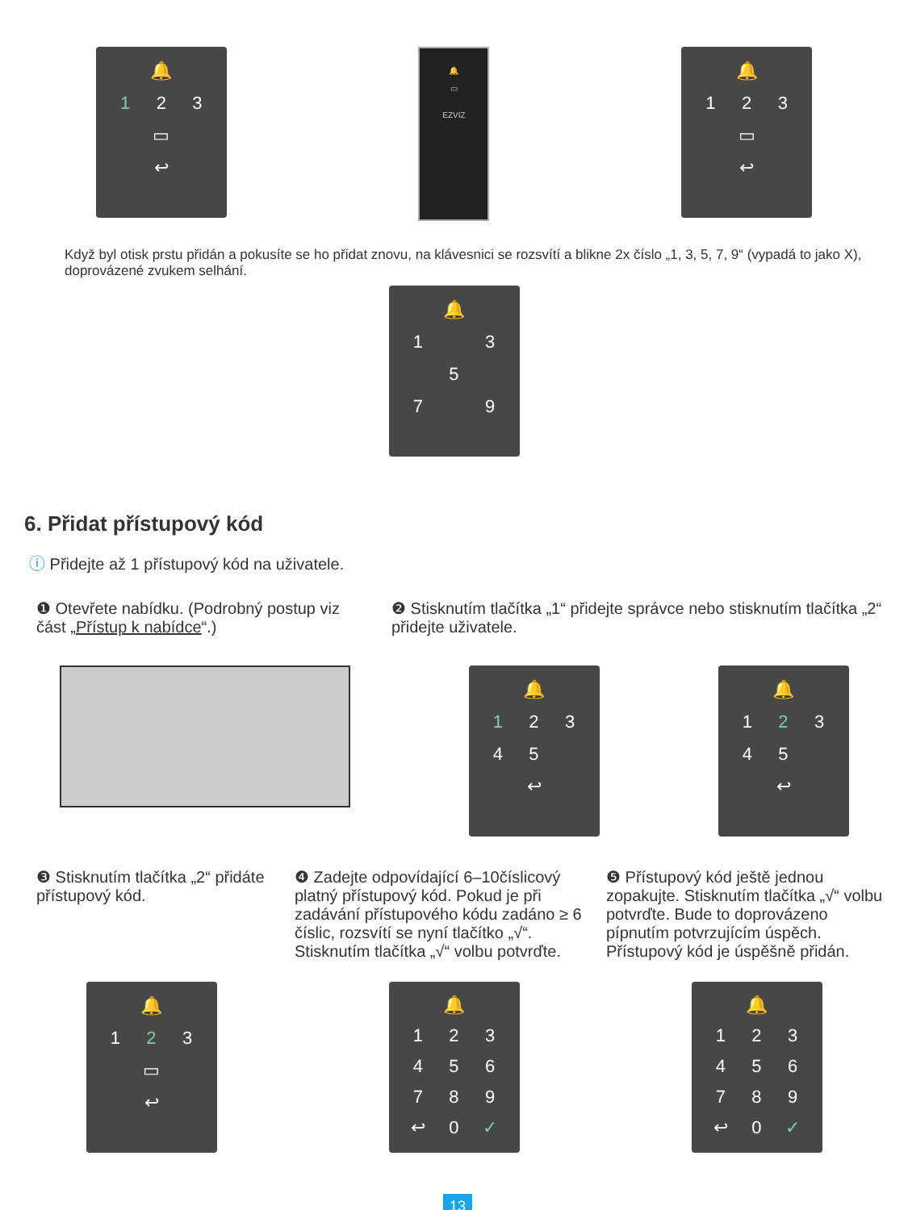🔔
1
2
3
▭
↩
🔔
▭
EZVIZ
🔔
1
2
3
▭
↩
Když byl otisk prstu přidán a pokusíte se ho přidat znovu, na klávesnici se rozsvítí a blikne 2x číslo „1, 3, 5, 7, 9“ (vypadá to jako X), doprovázené zvukem selhání.
🔔
1
3
5
7
9
6. Přidat přístupový kód
ⓘ Přidejte až 1 přístupový kód na uživatele.
❶ Otevřete nabídku. (Podrobný postup viz část „Přístup k nabídce“.)
❷ Stisknutím tlačítka „1“ přidejte správce nebo stisknutím tlačítka „2“ přidejte uživatele.
🔔
1
2
3
4
5
↩
🔔
1
2
3
4
5
↩
❸ Stisknutím tlačítka „2“ přidáte přístupový kód.
❹ Zadejte odpovídající 6–10číslicový platný přístupový kód. Pokud je při zadávání přístupového kódu zadáno ≥ 6 číslic, rozsvítí se nyní tlačítko „√“. Stisknutím tlačítka „√“ volbu potvrďte.
❺ Přístupový kód ještě jednou zopakujte. Stisknutím tlačítka „√“ volbu potvrďte. Bude to doprovázeno pípnutím potvrzujícím úspěch. Přístupový kód je úspěšně přidán.
🔔
1
2
3
▭
↩
🔔
1
2
3
4
5
6
7
8
9
↩
0
✓
🔔
1
2
3
4
5
6
7
8
9
↩
0
✓
13